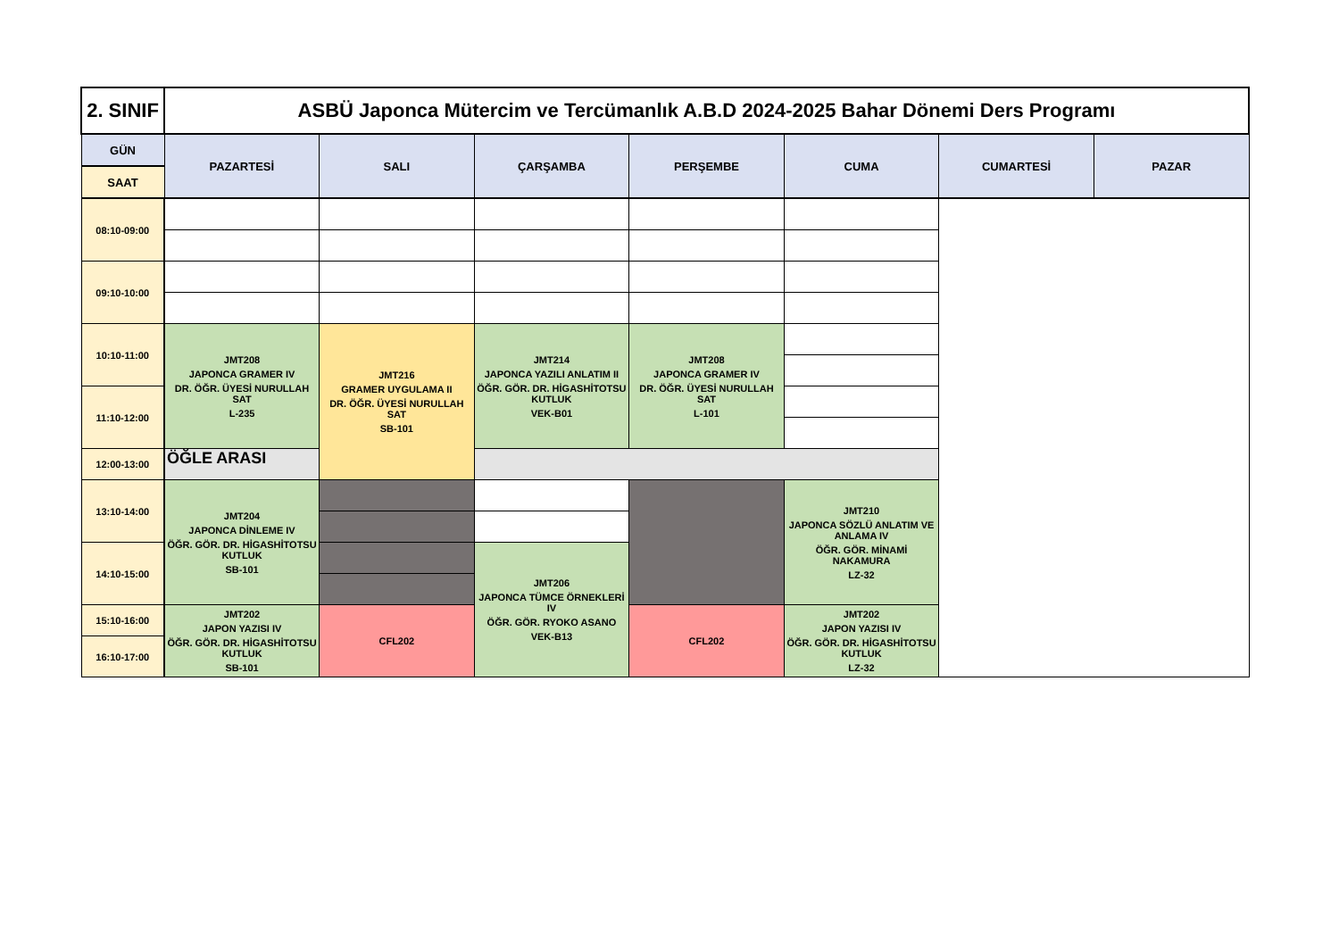| 2. SINIF | ASBÜ Japonca Mütercim ve Tercümanlık A.B.D 2024-2025 Bahar Dönemi Ders Programı | | | | | | |
| GÜN | PAZARTESİ | SALI | ÇARŞAMBA | PERŞEMBE | CUMA | CUMARTESİ | PAZAR |
| SAAT | | | | | | | |
| 08:10-09:00 | | | | | | | |
| 09:10-10:00 | | | | | | | |
| 10:10-11:00 | JMT208 JAPONCA GRAMER IV DR. ÖĞR. ÜYESİ NURULLAH SAT L-235 | JMT216 GRAMER UYGULAMA II DR. ÖĞR. ÜYESİ NURULLAH SAT SB-101 | JMT214 JAPONCA YAZILI ANLATIM II ÖĞR. GÖR. DR. HİGASHİTOTSU KUTLUK VEK-B01 | JMT208 JAPONCA GRAMER IV DR. ÖĞR. ÜYESİ NURULLAH SAT L-101 | | | |
| 11:10-12:00 | | | | | | | |
| 12:00-13:00 | ÖĞLE ARASI | | | | | | |
| 13:10-14:00 | JMT204 JAPONCA DİNLEME IV ÖĞR. GÖR. DR. HİGASHİTOTSU KUTLUK SB-101 | | | | JMT210 JAPONCA SÖZLÜ ANLATIM VE ANLAMA IV ÖĞR. GÖR. MİNAMİ NAKAMURA LZ-32 | | |
| 14:10-15:00 | | | JMT206 JAPONCA TÜMCE ÖRNEKLERİ IV ÖĞR. GÖR. RYOKO ASANO VEK-B13 | | | | |
| 15:10-16:00 | JMT202 JAPON YAZISI IV ÖĞR. GÖR. DR. HİGASHİTOTSU KUTLUK SB-101 | CFL202 | | CFL202 | JMT202 JAPON YAZISI IV ÖĞR. GÖR. DR. HİGASHİTOTSU KUTLUK LZ-32 | | |
| 16:10-17:00 | | | | | | | |